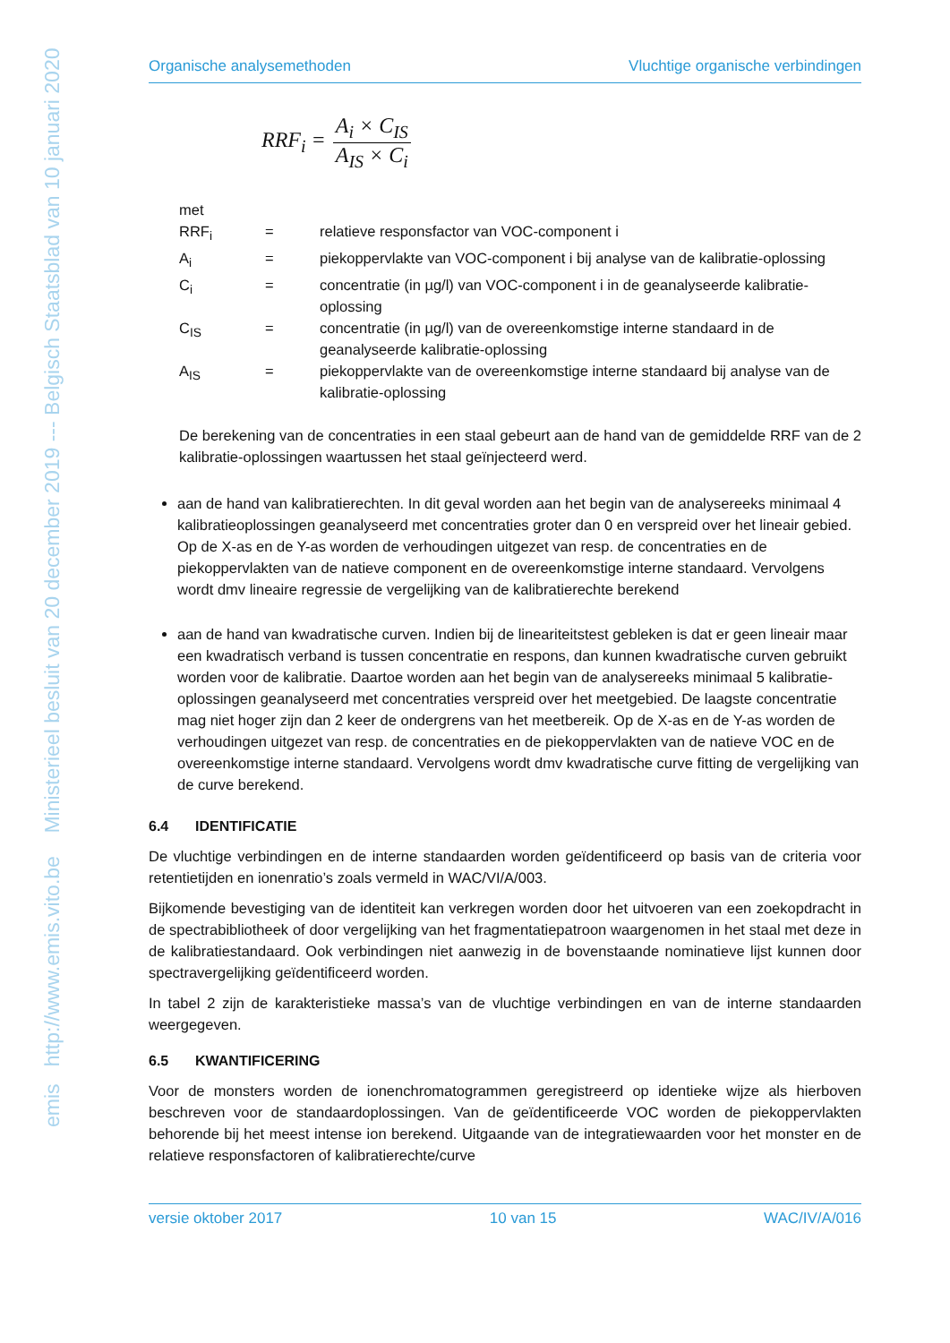emis http://www.emis.vito.be Ministerieel besluit van 20 december 2019 --- Belgisch Staatsblad van 10 januari 2020
Organische analysemethoden Vluchtige organische verbindingen
RRF<sub>i</sub> = A<sub>i</sub> × C<sub>IS</sub> A<sub>IS</sub> × C<sub>i</sub>
met
| RRF<sub>i</sub> | = | relatieve responsfactor van VOC-component i |
| A<sub>i</sub> | = | piekoppervlakte van VOC-component i bij analyse van de kalibratie-oplossing |
| C<sub>i</sub> | = | concentratie (in µg/l) van VOC-component i in de geanalyseerde kalibratie-oplossing |
| C<sub>IS</sub> | = | concentratie (in µg/l) van de overeenkomstige interne standaard in de geanalyseerde kalibratie-oplossing |
| A<sub>IS</sub> | = | piekoppervlakte van de overeenkomstige interne standaard bij analyse van de kalibratie-oplossing |
De berekening van de concentraties in een staal gebeurt aan de hand van de gemiddelde RRF van de 2 kalibratie-oplossingen waartussen het staal geïnjecteerd werd.
aan de hand van kalibratierechten. In dit geval worden aan het begin van de analysereeks minimaal 4 kalibratieoplossingen geanalyseerd met concentraties groter dan 0 en verspreid over het lineair gebied. Op de X-as en de Y-as worden de verhoudingen uitgezet van resp. de concentraties en de piekoppervlakten van de natieve component en de overeenkomstige interne standaard. Vervolgens wordt dmv lineaire regressie de vergelijking van de kalibratierechte berekend
aan de hand van kwadratische curven. Indien bij de lineariteitstest gebleken is dat er geen lineair maar een kwadratisch verband is tussen concentratie en respons, dan kunnen kwadratische curven gebruikt worden voor de kalibratie. Daartoe worden aan het begin van de analysereeks minimaal 5 kalibratie-oplossingen geanalyseerd met concentraties verspreid over het meetgebied. De laagste concentratie mag niet hoger zijn dan 2 keer de ondergrens van het meetbereik. Op de X-as en de Y-as worden de verhoudingen uitgezet van resp. de concentraties en de piekoppervlakten van de natieve VOC en de overeenkomstige interne standaard. Vervolgens wordt dmv kwadratische curve fitting de vergelijking van de curve berekend.
6.4 IDENTIFICATIE
De vluchtige verbindingen en de interne standaarden worden geïdentificeerd op basis van de criteria voor retentietijden en ionenratio’s zoals vermeld in WAC/VI/A/003.
Bijkomende bevestiging van de identiteit kan verkregen worden door het uitvoeren van een zoekopdracht in de spectrabibliotheek of door vergelijking van het fragmentatiepatroon waargenomen in het staal met deze in de kalibratiestandaard. Ook verbindingen niet aanwezig in de bovenstaande nominatieve lijst kunnen door spectravergelijking geïdentificeerd worden.
In tabel 2 zijn de karakteristieke massa’s van de vluchtige verbindingen en van de interne standaarden weergegeven.
6.5 KWANTIFICERING
Voor de monsters worden de ionenchromatogrammen geregistreerd op identieke wijze als hierboven beschreven voor de standaardoplossingen. Van de geïdentificeerde VOC worden de piekoppervlakten behorende bij het meest intense ion berekend. Uitgaande van de integratiewaarden voor het monster en de relatieve responsfactoren of kalibratierechte/curve
versie oktober 2017 10 van 15 WAC/IV/A/016